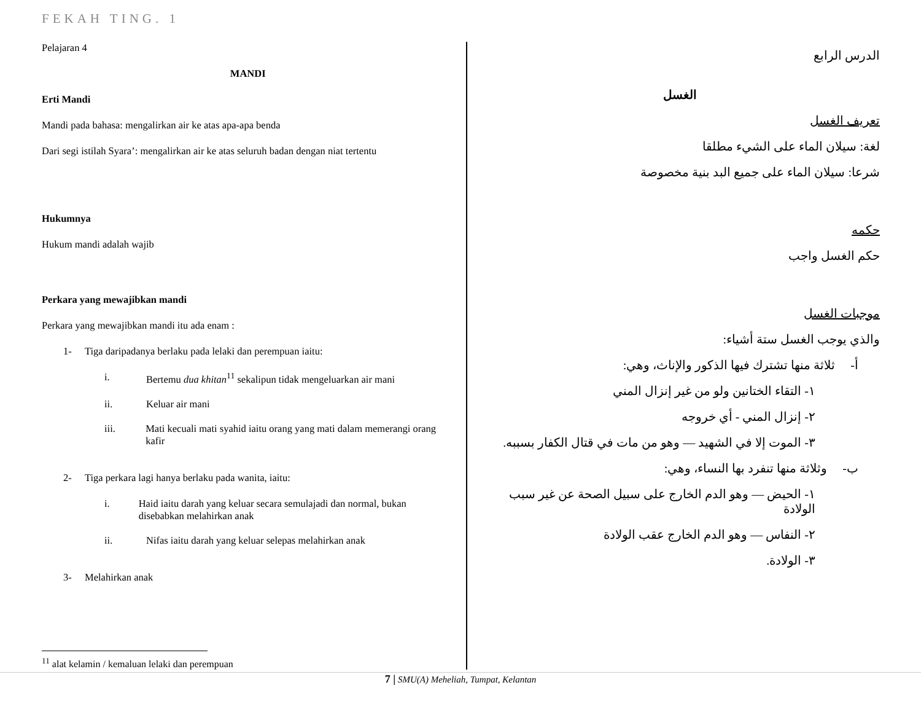FEKAH TING. 1
Pelajaran 4
MANDI
Erti Mandi
Mandi pada bahasa: mengalirkan air ke atas apa-apa benda
Dari segi istilah Syara’: mengalirkan air ke atas seluruh badan dengan niat tertentu
Hukumnya
Hukum mandi adalah wajib
Perkara yang mewajibkan mandi
Perkara yang mewajibkan mandi itu ada enam :
1- Tiga daripadanya berlaku pada lelaki dan perempuan iaitu:
i. Bertemu dua khitan<sup>11</sup> sekalipun tidak mengeluarkan air mani
ii. Keluar air mani
iii. Mati kecuali mati syahid iaitu orang yang mati dalam memerangi orang kafir
2- Tiga perkara lagi hanya berlaku pada wanita, iaitu:
i. Haid iaitu darah yang keluar secara semulajadi dan normal, bukan disebabkan melahirkan anak
ii. Nifas iaitu darah yang keluar selepas melahirkan anak
3- Melahirkan anak
<sup>11</sup> alat kelamin / kemaluan lelaki dan perempuan
الدرس الرابع
الغسل
تعريف الغسل
لغة: سيلان الماء على الشيء مطلقا
شرعا: سيلان الماء على جميع البد بنية مخصوصة
حكمه
حكم الغسل واجب
موجبات الغسل
والذي يوجب الغسل ستة أشياء:
أ- ثلاثة منها تشترك فيها الذكور والإناث، وهي:
١- التقاء الختانين ولو من غير إنزال المني
٢- إنزال المني - أي خروجه
٣- الموت إلا في الشهيد — وهو من مات في قتال الكفار بسببه.
ب- وثلاثة منها تنفرد بها النساء، وهي:
١- الحيض — وهو الدم الخارج على سبيل الصحة عن غير سبب الولادة
٢- النفاس — وهو الدم الخارج عقب الولادة
٣- الولادة.
7 | SMU(A) Meheliah, Tumpat, Kelantan